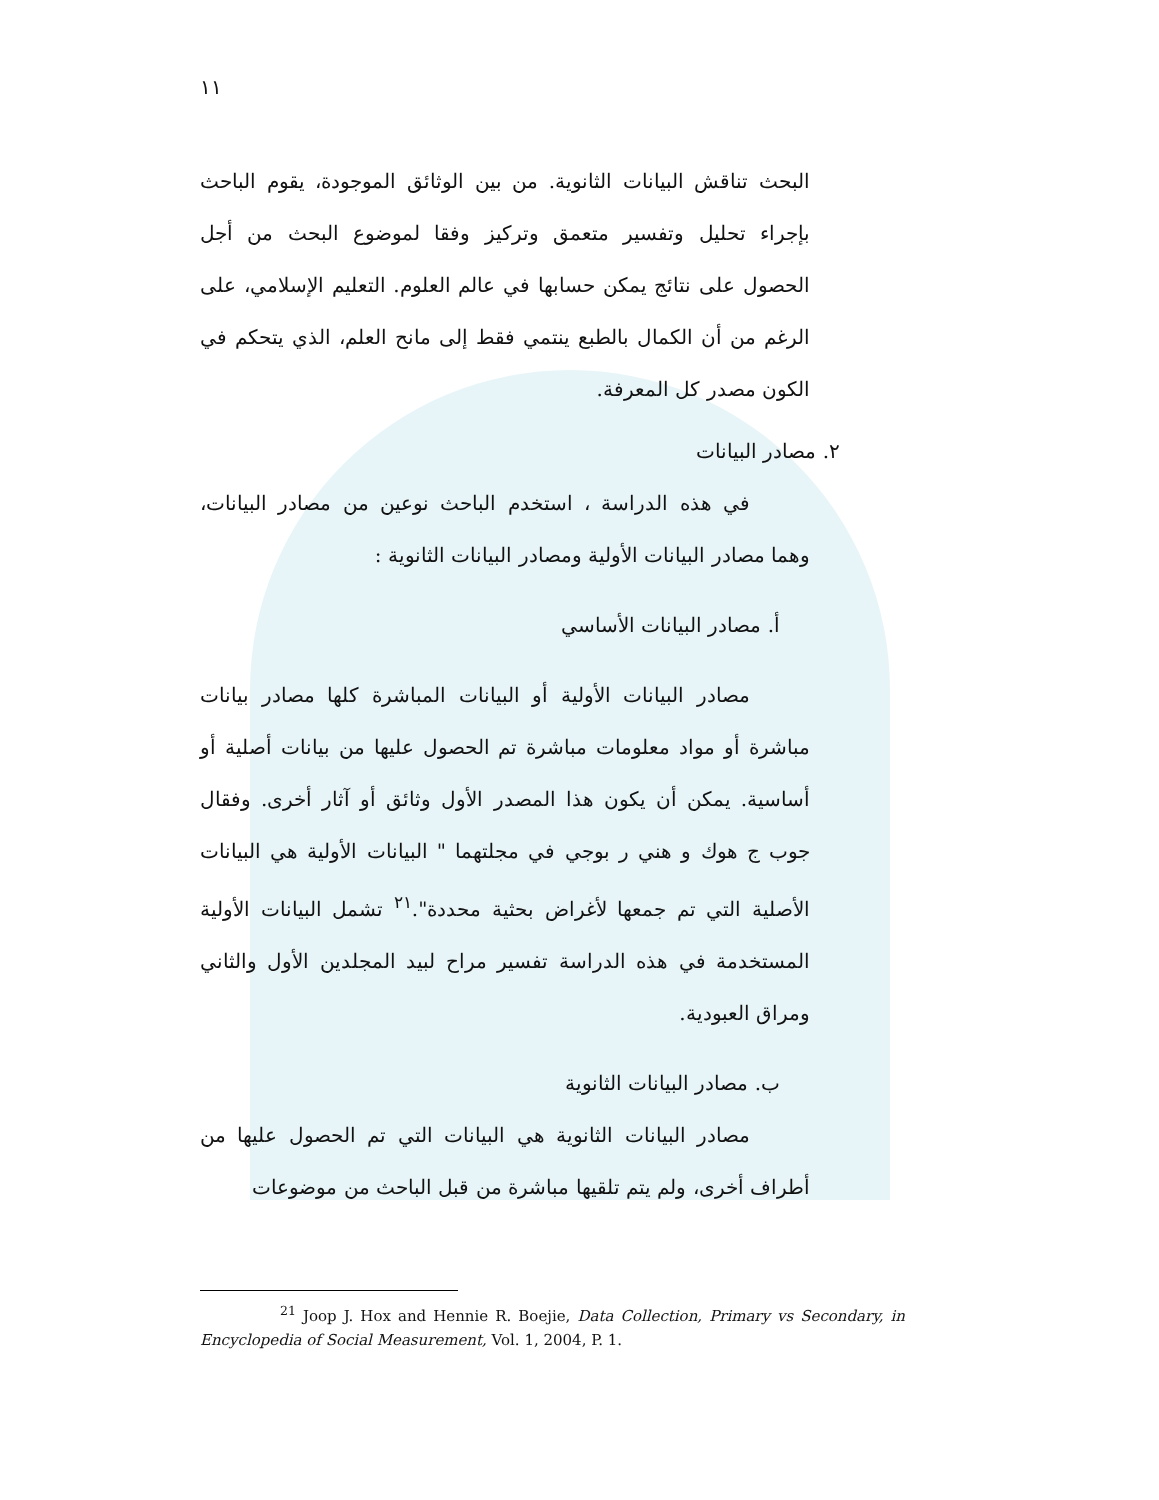١١
البحث تناقش البيانات الثانوية. من بين الوثائق الموجودة، يقوم الباحث بإجراء تحليل وتفسير متعمق وتركيز وفقا لموضوع البحث من أجل الحصول على نتائج يمكن حسابها في عالم العلوم. التعليم الإسلامي، على الرغم من أن الكمال بالطبع ينتمي فقط إلى مانح العلم، الذي يتحكم في الكون مصدر كل المعرفة.
٢. مصادر البيانات
في هذه الدراسة ، استخدم الباحث نوعين من مصادر البيانات، وهما مصادر البيانات الأولية ومصادر البيانات الثانوية :
أ. مصادر البيانات الأساسي
مصادر البيانات الأولية أو البيانات المباشرة كلها مصادر بيانات مباشرة أو مواد معلومات مباشرة تم الحصول عليها من بيانات أصلية أو أساسية. يمكن أن يكون هذا المصدر الأول وثائق أو آثار أخرى. وفقال جوب ج هوك و هني ر بوجي في مجلتهما " البيانات الأولية هي البيانات الأصلية التي تم جمعها لأغراض بحثية محددة".<sup>٢١</sup> تشمل البيانات الأولية المستخدمة في هذه الدراسة تفسير مراح لبيد المجلدين الأول والثاني ومراق العبودية.
ب. مصادر البيانات الثانوية
مصادر البيانات الثانوية هي البيانات التي تم الحصول عليها من أطراف أخرى، ولم يتم تلقيها مباشرة من قبل الباحث من موضوعات
<sup>21</sup> Joop J. Hox and Hennie R. Boejie, Data Collection, Primary vs Secondary, in Encyclopedia of Social Measurement, Vol. 1, 2004, P. 1.